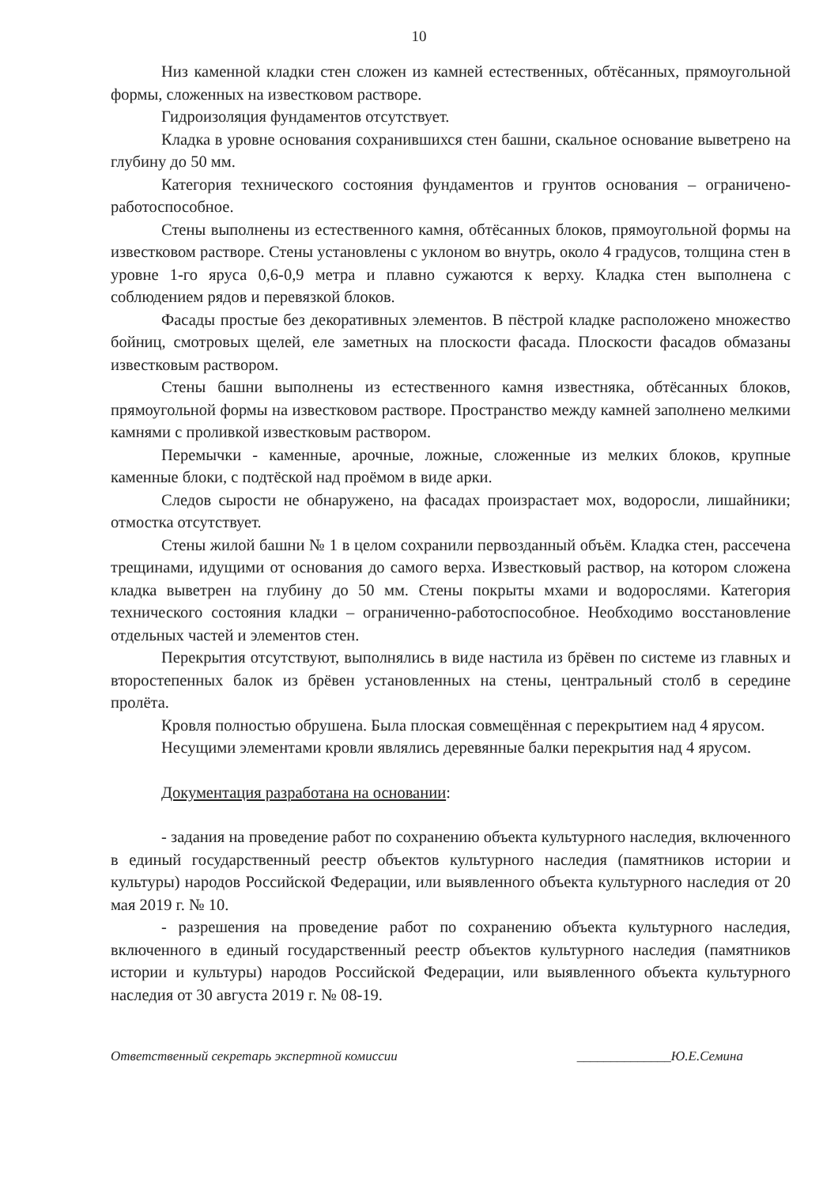10
Низ каменной кладки стен сложен из камней естественных, обтёсанных, прямоугольной формы, сложенных на известковом растворе.
Гидроизоляция фундаментов отсутствует.
Кладка в уровне основания сохранившихся стен башни, скальное основание выветрено на глубину до 50 мм.
Категория технического состояния фундаментов и грунтов основания – ограничено-работоспособное.
Стены выполнены из естественного камня, обтёсанных блоков, прямоугольной формы на известковом растворе. Стены установлены с уклоном во внутрь, около 4 градусов, толщина стен в уровне 1-го яруса 0,6-0,9 метра и плавно сужаются к верху. Кладка стен выполнена с соблюдением рядов и перевязкой блоков.
Фасады простые без декоративных элементов. В пёстрой кладке расположено множество бойниц, смотровых щелей, еле заметных на плоскости фасада. Плоскости фасадов обмазаны известковым раствором.
Стены башни выполнены из естественного камня известняка, обтёсанных блоков, прямоугольной формы на известковом растворе. Пространство между камней заполнено мелкими камнями с проливкой известковым раствором.
Перемычки - каменные, арочные, ложные, сложенные из мелких блоков, крупные каменные блоки, с подтёской над проёмом в виде арки.
Следов сырости не обнаружено, на фасадах произрастает мох, водоросли, лишайники; отмостка отсутствует.
Стены жилой башни № 1 в целом сохранили первозданный объём. Кладка стен, рассечена трещинами, идущими от основания до самого верха. Известковый раствор, на котором сложена кладка выветрен на глубину до 50 мм. Стены покрыты мхами и водорослями. Категория технического состояния кладки – ограниченно-работоспособное. Необходимо восстановление отдельных частей и элементов стен.
Перекрытия отсутствуют, выполнялись в виде настила из брёвен по системе из главных и второстепенных балок из брёвен установленных на стены, центральный столб в середине пролёта.
Кровля полностью обрушена. Была плоская совмещённая с перекрытием над 4 ярусом.
Несущими элементами кровли являлись деревянные балки перекрытия над 4 ярусом.
Документация разработана на основании:
- задания на проведение работ по сохранению объекта культурного наследия, включенного в единый государственный реестр объектов культурного наследия (памятников истории и культуры) народов Российской Федерации, или выявленного объекта культурного наследия от 20 мая 2019 г. № 10.
- разрешения на проведение работ по сохранению объекта культурного наследия, включенного в единый государственный реестр объектов культурного наследия (памятников истории и культуры) народов Российской Федерации, или выявленного объекта культурного наследия от 30 августа 2019 г. № 08-19.
Ответственный секретарь экспертной комиссии ______________Ю.Е.Семина